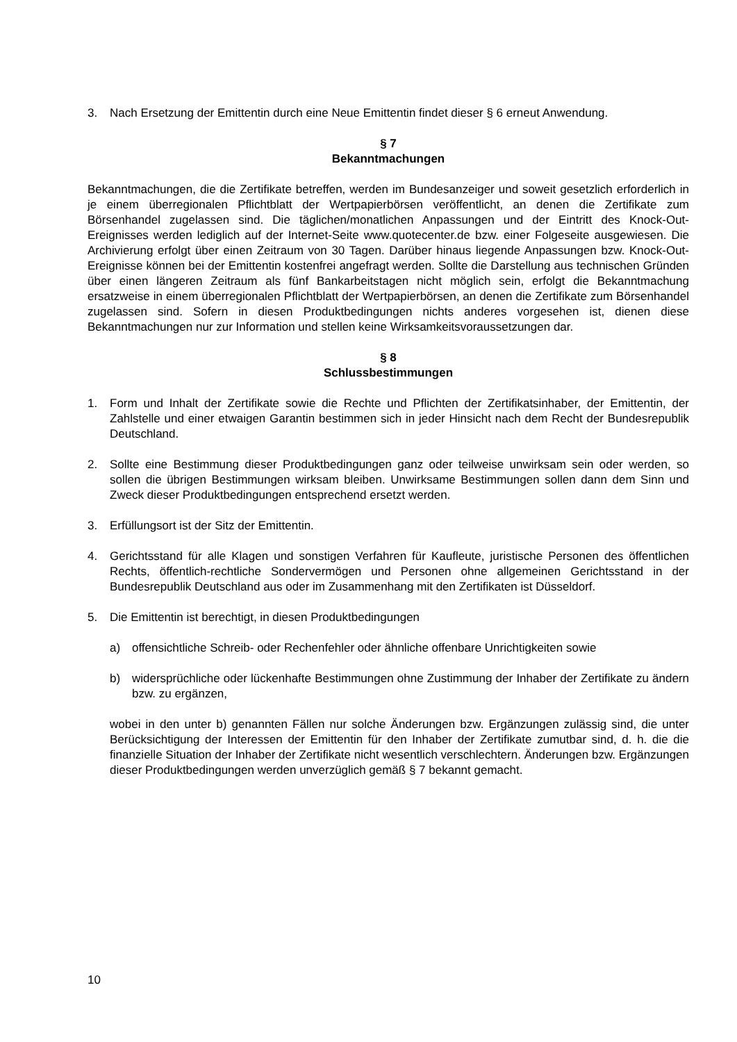3. Nach Ersetzung der Emittentin durch eine Neue Emittentin findet dieser § 6 erneut Anwendung.
§ 7
Bekanntmachungen
Bekanntmachungen, die die Zertifikate betreffen, werden im Bundesanzeiger und soweit gesetzlich erforderlich in je einem überregionalen Pflichtblatt der Wertpapierbörsen veröffentlicht, an denen die Zertifikate zum Börsenhandel zugelassen sind. Die täglichen/monatlichen Anpassungen und der Eintritt des Knock-Out-Ereignisses werden lediglich auf der Internet-Seite www.quotecenter.de bzw. einer Folgeseite ausgewiesen. Die Archivierung erfolgt über einen Zeitraum von 30 Tagen. Darüber hinaus liegende Anpassungen bzw. Knock-Out-Ereignisse können bei der Emittentin kostenfrei angefragt werden. Sollte die Darstellung aus technischen Gründen über einen längeren Zeitraum als fünf Bankarbeitstagen nicht möglich sein, erfolgt die Bekanntmachung ersatzweise in einem überregionalen Pflichtblatt der Wertpapierbörsen, an denen die Zertifikate zum Börsenhandel zugelassen sind. Sofern in diesen Produktbedingungen nichts anderes vorgesehen ist, dienen diese Bekanntmachungen nur zur Information und stellen keine Wirksamkeitsvoraussetzungen dar.
§ 8
Schlussbestimmungen
1. Form und Inhalt der Zertifikate sowie die Rechte und Pflichten der Zertifikatsinhaber, der Emittentin, der Zahlstelle und einer etwaigen Garantin bestimmen sich in jeder Hinsicht nach dem Recht der Bundesrepublik Deutschland.
2. Sollte eine Bestimmung dieser Produktbedingungen ganz oder teilweise unwirksam sein oder werden, so sollen die übrigen Bestimmungen wirksam bleiben. Unwirksame Bestimmungen sollen dann dem Sinn und Zweck dieser Produktbedingungen entsprechend ersetzt werden.
3. Erfüllungsort ist der Sitz der Emittentin.
4. Gerichtsstand für alle Klagen und sonstigen Verfahren für Kaufleute, juristische Personen des öffentlichen Rechts, öffentlich-rechtliche Sondervermögen und Personen ohne allgemeinen Gerichtsstand in der Bundesrepublik Deutschland aus oder im Zusammenhang mit den Zertifikaten ist Düsseldorf.
5. Die Emittentin ist berechtigt, in diesen Produktbedingungen
a) offensichtliche Schreib- oder Rechenfehler oder ähnliche offenbare Unrichtigkeiten sowie
b) widersprüchliche oder lückenhafte Bestimmungen ohne Zustimmung der Inhaber der Zertifikate zu ändern bzw. zu ergänzen,
wobei in den unter b) genannten Fällen nur solche Änderungen bzw. Ergänzungen zulässig sind, die unter Berücksichtigung der Interessen der Emittentin für den Inhaber der Zertifikate zumutbar sind, d. h. die die finanzielle Situation der Inhaber der Zertifikate nicht wesentlich verschlechtern. Änderungen bzw. Ergänzungen dieser Produktbedingungen werden unverzüglich gemäß § 7 bekannt gemacht.
10